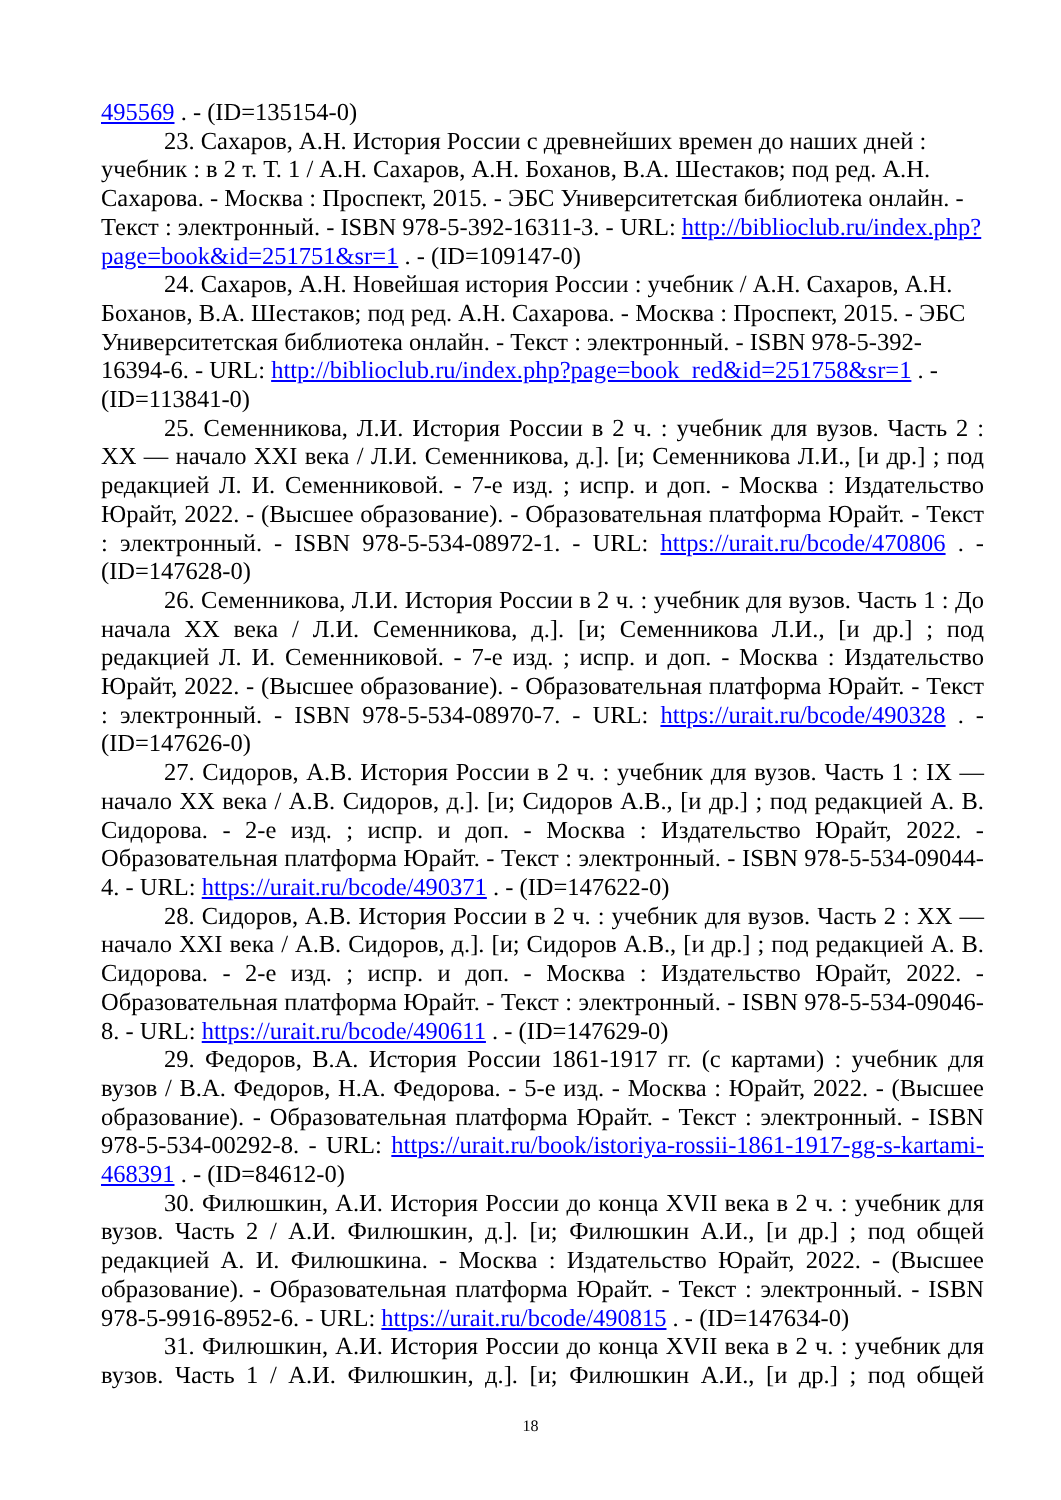495569 . - (ID=135154-0)
23. Сахаров, А.Н. История России с древнейших времен до наших дней : учебник : в 2 т. Т. 1 / А.Н. Сахаров, А.Н. Боханов, В.А. Шестаков; под ред. А.Н. Сахарова. - Москва : Проспект, 2015. - ЭБС Университетская библиотека онлайн. - Текст : электронный. - ISBN 978-5-392-16311-3. - URL: http://biblioclub.ru/index.php?page=book&id=251751&sr=1 . - (ID=109147-0)
24. Сахаров, А.Н. Новейшая история России : учебник / А.Н. Сахаров, А.Н. Боханов, В.А. Шестаков; под ред. А.Н. Сахарова. - Москва : Проспект, 2015. - ЭБС Университетская библиотека онлайн. - Текст : электронный. - ISBN 978-5-392-16394-6. - URL: http://biblioclub.ru/index.php?page=book_red&id=251758&sr=1 . - (ID=113841-0)
25. Семенникова, Л.И. История России в 2 ч. : учебник для вузов. Часть 2 : XX — начало XXI века / Л.И. Семенникова, д.]. [и; Семенникова Л.И., [и др.] ; под редакцией Л. И. Семенниковой. - 7-е изд. ; испр. и доп. - Москва : Издательство Юрайт, 2022. - (Высшее образование). - Образовательная платформа Юрайт. - Текст : электронный. - ISBN 978-5-534-08972-1. - URL: https://urait.ru/bcode/470806 . - (ID=147628-0)
26. Семенникова, Л.И. История России в 2 ч. : учебник для вузов. Часть 1 : До начала XX века / Л.И. Семенникова, д.]. [и; Семенникова Л.И., [и др.] ; под редакцией Л. И. Семенниковой. - 7-е изд. ; испр. и доп. - Москва : Издательство Юрайт, 2022. - (Высшее образование). - Образовательная платформа Юрайт. - Текст : электронный. - ISBN 978-5-534-08970-7. - URL: https://urait.ru/bcode/490328 . - (ID=147626-0)
27. Сидоров, А.В. История России в 2 ч. : учебник для вузов. Часть 1 : IX — начало XX века / А.В. Сидоров, д.]. [и; Сидоров А.В., [и др.] ; под редакцией А. В. Сидорова. - 2-е изд. ; испр. и доп. - Москва : Издательство Юрайт, 2022. - Образовательная платформа Юрайт. - Текст : электронный. - ISBN 978-5-534-09044-4. - URL: https://urait.ru/bcode/490371 . - (ID=147622-0)
28. Сидоров, А.В. История России в 2 ч. : учебник для вузов. Часть 2 : XX — начало XXI века / А.В. Сидоров, д.]. [и; Сидоров А.В., [и др.] ; под редакцией А. В. Сидорова. - 2-е изд. ; испр. и доп. - Москва : Издательство Юрайт, 2022. - Образовательная платформа Юрайт. - Текст : электронный. - ISBN 978-5-534-09046-8. - URL: https://urait.ru/bcode/490611 . - (ID=147629-0)
29. Федоров, В.А. История России 1861-1917 гг. (с картами) : учебник для вузов / В.А. Федоров, Н.А. Федорова. - 5-е изд. - Москва : Юрайт, 2022. - (Высшее образование). - Образовательная платформа Юрайт. - Текст : электронный. - ISBN 978-5-534-00292-8. - URL: https://urait.ru/book/istoriya-rossii-1861-1917-gg-s-kartami-468391 . - (ID=84612-0)
30. Филюшкин, А.И. История России до конца XVII века в 2 ч. : учебник для вузов. Часть 2 / А.И. Филюшкин, д.]. [и; Филюшкин А.И., [и др.] ; под общей редакцией А. И. Филюшкина. - Москва : Издательство Юрайт, 2022. - (Высшее образование). - Образовательная платформа Юрайт. - Текст : электронный. - ISBN 978-5-9916-8952-6. - URL: https://urait.ru/bcode/490815 . - (ID=147634-0)
31. Филюшкин, А.И. История России до конца XVII века в 2 ч. : учебник для вузов. Часть 1 / А.И. Филюшкин, д.]. [и; Филюшкин А.И., [и др.] ; под общей
18